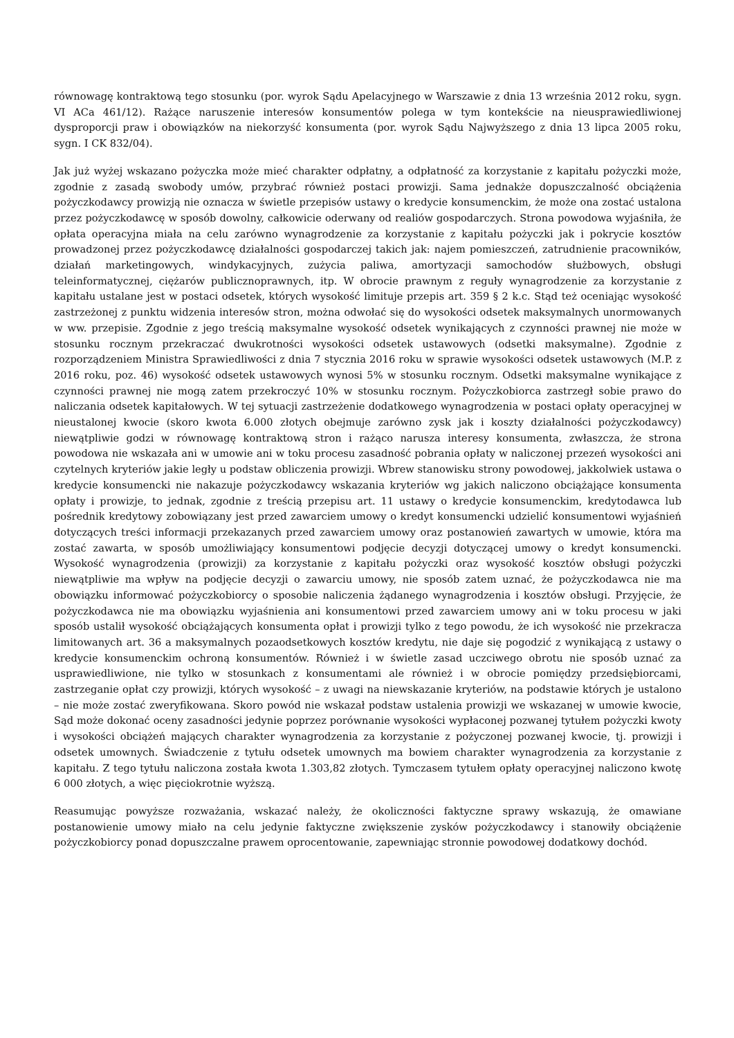równowagę kontraktową tego stosunku (por. wyrok Sądu Apelacyjnego w Warszawie z dnia 13 września 2012 roku, sygn. VI ACa 461/12). Rażące naruszenie interesów konsumentów polega w tym kontekście na nieusprawiedliwionej dysproporcji praw i obowiązków na niekorzyść konsumenta (por. wyrok Sądu Najwyższego z dnia 13 lipca 2005 roku, sygn. I CK 832/04).
Jak już wyżej wskazano pożyczka może mieć charakter odpłatny, a odpłatność za korzystanie z kapitału pożyczki może, zgodnie z zasadą swobody umów, przybrać również postaci prowizji. Sama jednakże dopuszczalność obciążenia pożyczkodawcy prowizją nie oznacza w świetle przepisów ustawy o kredycie konsumenckim, że może ona zostać ustalona przez pożyczkodawcę w sposób dowolny, całkowicie oderwany od realiów gospodarczych. Strona powodowa wyjaśniła, że opłata operacyjna miała na celu zarówno wynagrodzenie za korzystanie z kapitału pożyczki jak i pokrycie kosztów prowadzonej przez pożyczkodawcę działalności gospodarczej takich jak: najem pomieszczeń, zatrudnienie pracowników, działań marketingowych, windykacyjnych, zużycia paliwa, amortyzacji samochodów służbowych, obsługi teleinformatycznej, ciężarów publicznoprawnych, itp. W obrocie prawnym z reguły wynagrodzenie za korzystanie z kapitału ustalane jest w postaci odsetek, których wysokość limituje przepis art. 359 § 2 k.c. Stąd też oceniając wysokość zastrzeżonej z punktu widzenia interesów stron, można odwołać się do wysokości odsetek maksymalnych unormowanych w ww. przepisie. Zgodnie z jego treścią maksymalne wysokość odsetek wynikających z czynności prawnej nie może w stosunku rocznym przekraczać dwukrotności wysokości odsetek ustawowych (odsetki maksymalne). Zgodnie z rozporządzeniem Ministra Sprawiedliwości z dnia 7 stycznia 2016 roku w sprawie wysokości odsetek ustawowych (M.P. z 2016 roku, poz. 46) wysokość odsetek ustawowych wynosi 5% w stosunku rocznym. Odsetki maksymalne wynikające z czynności prawnej nie mogą zatem przekroczyć 10% w stosunku rocznym. Pożyczkobiorca zastrzegł sobie prawo do naliczania odsetek kapitałowych. W tej sytuacji zastrzeżenie dodatkowego wynagrodzenia w postaci opłaty operacyjnej w nieustalonej kwocie (skoro kwota 6.000 złotych obejmuje zarówno zysk jak i koszty działalności pożyczkodawcy) niewątpliwie godzi w równowagę kontraktową stron i rażąco narusza interesy konsumenta, zwłaszcza, że strona powodowa nie wskazała ani w umowie ani w toku procesu zasadność pobrania opłaty w naliczonej przezeń wysokości ani czytelnych kryteriów jakie legły u podstaw obliczenia prowizji. Wbrew stanowisku strony powodowej, jakkolwiek ustawa o kredycie konsumencki nie nakazuje pożyczkodawcy wskazania kryteriów wg jakich naliczono obciążające konsumenta opłaty i prowizje, to jednak, zgodnie z treścią przepisu art. 11 ustawy o kredycie konsumenckim, kredytodawca lub pośrednik kredytowy zobowiązany jest przed zawarciem umowy o kredyt konsumencki udzielić konsumentowi wyjaśnień dotyczących treści informacji przekazanych przed zawarciem umowy oraz postanowień zawartych w umowie, która ma zostać zawarta, w sposób umożliwiający konsumentowi podjęcie decyzji dotyczącej umowy o kredyt konsumencki. Wysokość wynagrodzenia (prowizji) za korzystanie z kapitału pożyczki oraz wysokość kosztów obsługi pożyczki niewątpliwie ma wpływ na podjęcie decyzji o zawarciu umowy, nie sposób zatem uznać, że pożyczkodawca nie ma obowiązku informować pożyczkobiorcy o sposobie naliczenia żądanego wynagrodzenia i kosztów obsługi. Przyjęcie, że pożyczkodawca nie ma obowiązku wyjaśnienia ani konsumentowi przed zawarciem umowy ani w toku procesu w jaki sposób ustalił wysokość obciążających konsumenta opłat i prowizji tylko z tego powodu, że ich wysokość nie przekracza limitowanych art. 36 a maksymalnych pozaodsetkowych kosztów kredytu, nie daje się pogodzić z wynikającą z ustawy o kredycie konsumenckim ochroną konsumentów. Również i w świetle zasad uczciwego obrotu nie sposób uznać za usprawiedliwione, nie tylko w stosunkach z konsumentami ale również i w obrocie pomiędzy przedsiębiorcami, zastrzeganie opłat czy prowizji, których wysokość – z uwagi na niewskazanie kryteriów, na podstawie których je ustalono – nie może zostać zweryfikowana. Skoro powód nie wskazał podstaw ustalenia prowizji we wskazanej w umowie kwocie, Sąd może dokonać oceny zasadności jedynie poprzez porównanie wysokości wypłaconej pozwanej tytułem pożyczki kwoty i wysokości obciążeń mających charakter wynagrodzenia za korzystanie z pożyczonej pozwanej kwocie, tj. prowizji i odsetek umownych. Świadczenie z tytułu odsetek umownych ma bowiem charakter wynagrodzenia za korzystanie z kapitału. Z tego tytułu naliczona została kwota 1.303,82 złotych. Tymczasem tytułem opłaty operacyjnej naliczono kwotę 6 000 złotych, a więc pięciokrotnie wyższą.
Reasumując powyższe rozważania, wskazać należy, że okoliczności faktyczne sprawy wskazują, że omawiane postanowienie umowy miało na celu jedynie faktyczne zwiększenie zysków pożyczkodawcy i stanowiły obciążenie pożyczkobiorcy ponad dopuszczalne prawem oprocentowanie, zapewniając stronnie powodowej dodatkowy dochód.